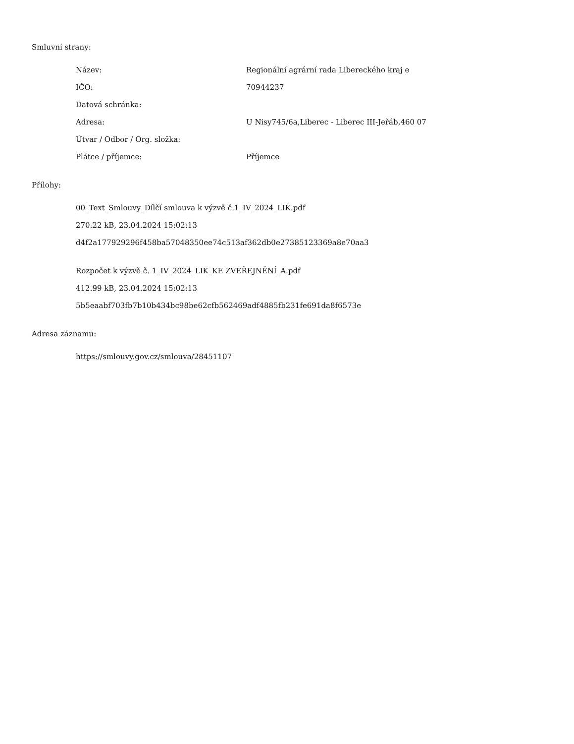Smluvní strany:
| Název: | Regionální agrární rada Libereckého kraj e |
| IČO: | 70944237 |
| Datová schránka: | |
| Adresa: | U Nisy745/6a,Liberec - Liberec III-Jeřáb,460 07 |
| Útvar / Odbor / Org. složka: | |
| Plátce / příjemce: | Příjemce |
Přílohy:
00_Text_Smlouvy_Dílčí smlouva k výzvě č.1_IV_2024_LIK.pdf
270.22 kB, 23.04.2024 15:02:13
d4f2a177929296f458ba57048350ee74c513af362db0e27385123369a8e70aa3
Rozpočet k výzvě č. 1_IV_2024_LIK_KE ZVEŘEJNĚNÍ_A.pdf
412.99 kB, 23.04.2024 15:02:13
5b5eaabf703fb7b10b434bc98be62cfb562469adf4885fb231fe691da8f6573e
Adresa záznamu:
https://smlouvy.gov.cz/smlouva/28451107